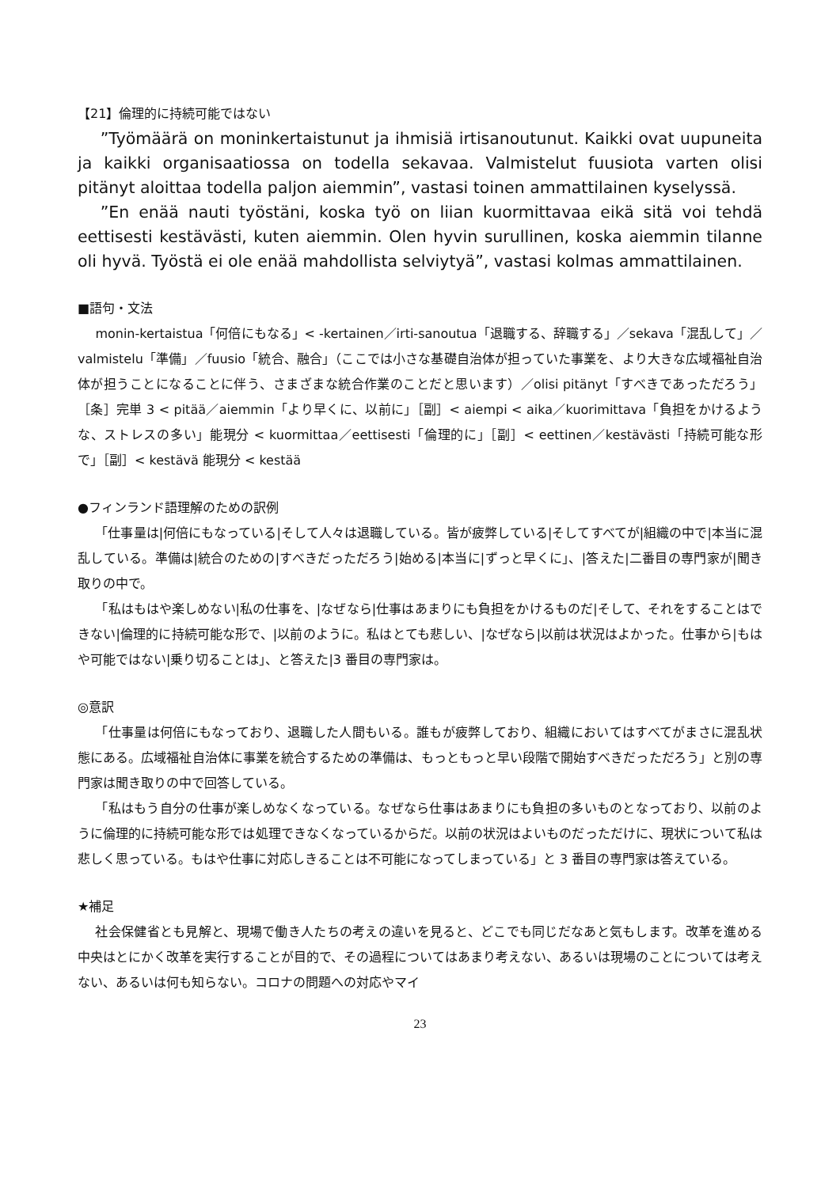【21】倫理的に持続可能ではない
”Työmäärä on moninkertaistunut ja ihmisiä irtisanoutunut. Kaikki ovat uupuneita ja kaikki organisaatiossa on todella sekavaa. Valmistelut fuusiota varten olisi pitänyt aloittaa todella paljon aiemmin”, vastasi toinen ammattilainen kyselyssä.
”En enää nauti työstäni, koska työ on liian kuormittavaa eikä sitä voi tehdä eettisesti kestävästi, kuten aiemmin. Olen hyvin surullinen, koska aiemmin tilanne oli hyvä. Työstä ei ole enää mahdollista selviytyä”, vastasi kolmas ammattilainen.
■語句・文法
monin-kertaistua「何倍にもなる」< -kertainen／irti-sanoutua「退職する、辞職する」／sekava「混乱して」／valmistelu「準備」／fuusio「統合、融合」（ここでは小さな基礎自治体が担っていた事業を、より大きな広域福祉自治体が担うことになることに伴う、さまざまな統合作業のことだと思います）／olisi pitänyt「すべきであっただろう」［条］完単 3 < pitää／aiemmin「より早くに、以前に」［副］< aiempi < aika／kuorimittava「負担をかけるような、ストレスの多い」能現分 < kuormittaa／eettisesti「倫理的に」［副］< eettinen／kestävästi「持続可能な形で」［副］< kestävä 能現分 < kestää
●フィンランド語理解のための訳例
「仕事量は|何倍にもなっている|そして人々は退職している。皆が疲弊している|そしてすべてが|組織の中で|本当に混乱している。準備は|統合のための|すべきだっただろう|始める|本当に|ずっと早くに」、|答えた|二番目の専門家が|聞き取りの中で。
「私はもはや楽しめない|私の仕事を、|なぜなら|仕事はあまりにも負担をかけるものだ|そして、それをすることはできない|倫理的に持続可能な形で、|以前のように。私はとても悲しい、|なぜなら|以前は状況はよかった。仕事から|もはや可能ではない|乗り切ることは」、と答えた|3 番目の専門家は。
◎意訳
「仕事量は何倍にもなっており、退職した人間もいる。誰もが疲弊しており、組織においてはすべてがまさに混乱状態にある。広域福祉自治体に事業を統合するための準備は、もっともっと早い段階で開始すべきだっただろう」と別の専門家は聞き取りの中で回答している。
「私はもう自分の仕事が楽しめなくなっている。なぜなら仕事はあまりにも負担の多いものとなっており、以前のように倫理的に持続可能な形では処理できなくなっているからだ。以前の状況はよいものだっただけに、現状について私は悲しく思っている。もはや仕事に対応しきることは不可能になってしまっている」と 3 番目の専門家は答えている。
★補足
社会保健省とも見解と、現場で働き人たちの考えの違いを見ると、どこでも同じだなあと気もします。改革を進める中央はとにかく改革を実行することが目的で、その過程についてはあまり考えない、あるいは現場のことについては考えない、あるいは何も知らない。コロナの問題への対応やマイ
23